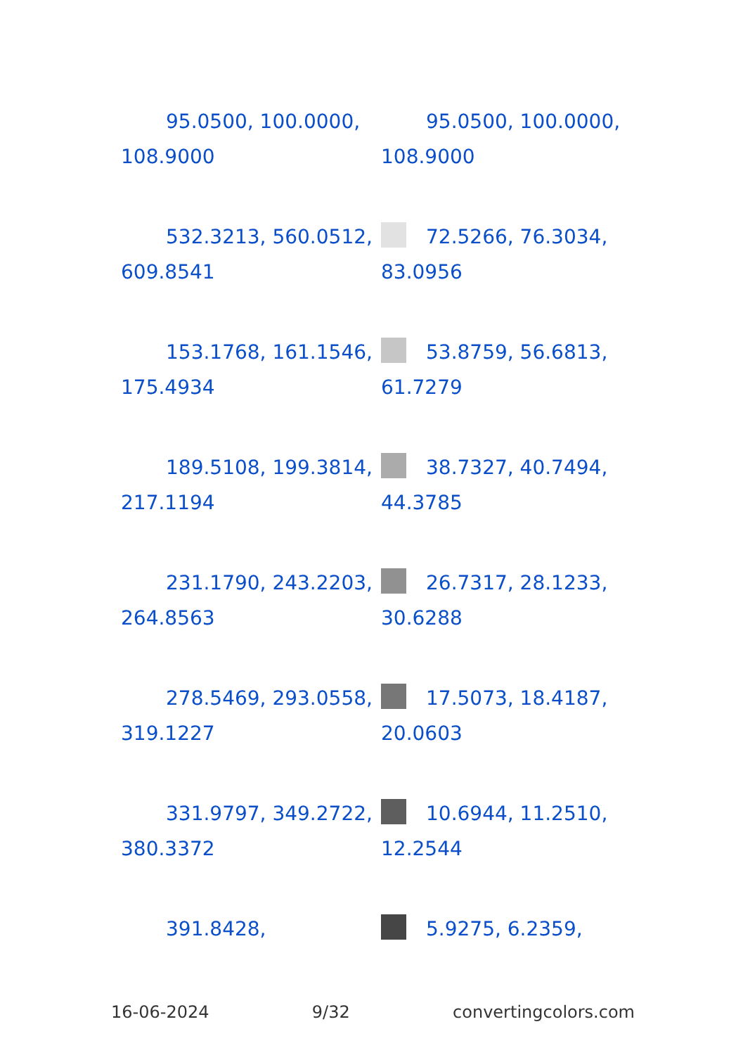95.0500, 100.0000, 108.9000
95.0500, 100.0000, 108.9000
532.3213, 560.0512, 609.8541
72.5266, 76.3034, 83.0956
153.1768, 161.1546, 175.4934
53.8759, 56.6813, 61.7279
189.5108, 199.3814, 217.1194
38.7327, 40.7494, 44.3785
231.1790, 243.2203, 264.8563
26.7317, 28.1233, 30.6288
278.5469, 293.0558, 319.1227
17.5073, 18.4187, 20.0603
331.9797, 349.2722, 380.3372
10.6944, 11.2510, 12.2544
391.8428, 5.9275, 6.2359,
16-06-2024 9/32 convertingcolors.com